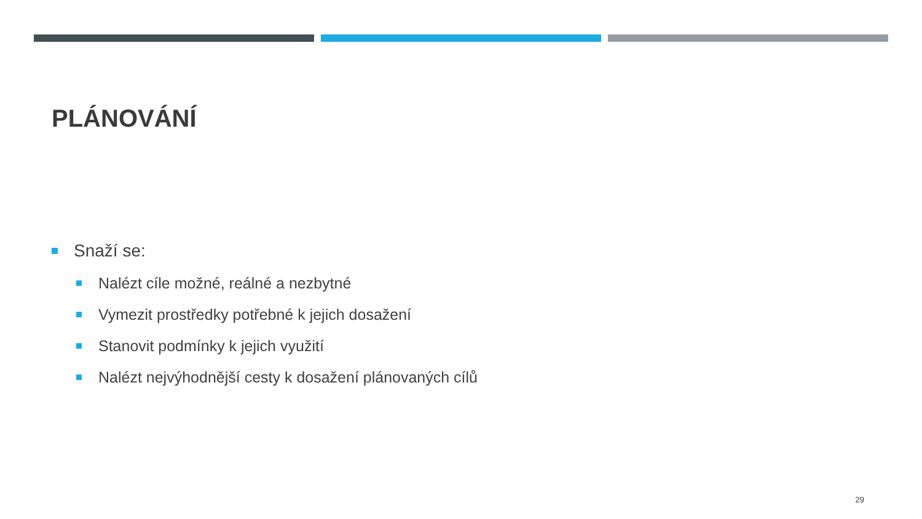PLÁNOVÁNÍ
Snaží se:
Nalézt cíle možné, reálné a nezbytné
Vymezit prostředky potřebné k jejich dosažení
Stanovit podmínky k jejich využití
Nalézt nejvýhodnější cesty k dosažení plánovaných cílů
29